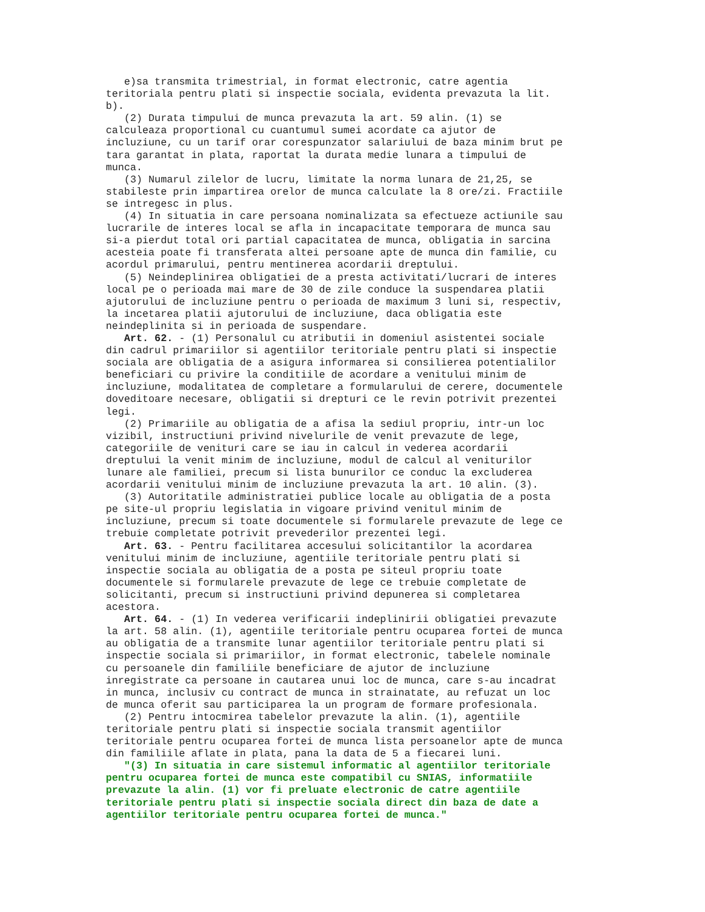e)sa transmita trimestrial, in format electronic, catre agentia teritoriala pentru plati si inspectie sociala, evidenta prevazuta la lit. b). (2) Durata timpului de munca prevazuta la art. 59 alin. (1) se calculeaza proportional cu cuantumul sumei acordate ca ajutor de incluziune, cu un tarif orar corespunzator salariului de baza minim brut pe tara garantat in plata, raportat la durata medie lunara a timpului de munca. (3) Numarul zilelor de lucru, limitate la norma lunara de 21,25, se stabileste prin impartirea orelor de munca calculate la 8 ore/zi. Fractiile se intregesc in plus. (4) In situatia in care persoana nominalizata sa efectueze actiunile sau lucrarile de interes local se afla in incapacitate temporara de munca sau si-a pierdut total ori partial capacitatea de munca, obligatia in sarcina acesteia poate fi transferata altei persoane apte de munca din familie, cu acordul primarului, pentru mentinerea acordarii dreptului. (5) Neindeplinirea obligatiei de a presta activitati/lucrari de interes local pe o perioada mai mare de 30 de zile conduce la suspendarea platii ajutorului de incluziune pentru o perioada de maximum 3 luni si, respectiv, la incetarea platii ajutorului de incluziune, daca obligatia este neindeplinita si in perioada de suspendare. Art. 62. - (1) Personalul cu atributii in domeniul asistentei sociale din cadrul primariilor si agentiilor teritoriale pentru plati si inspectie sociala are obligatia de a asigura informarea si consilierea potentialilor beneficiari cu privire la conditiile de acordare a venitului minim de incluziune, modalitatea de completare a formularului de cerere, documentele doveditoare necesare, obligatii si drepturi ce le revin potrivit prezentei legi. (2) Primariile au obligatia de a afisa la sediul propriu, intr-un loc vizibil, instructiuni privind nivelurile de venit prevazute de lege, categoriile de venituri care se iau in calcul in vederea acordarii dreptului la venit minim de incluziune, modul de calcul al veniturilor lunare ale familiei, precum si lista bunurilor ce conduc la excluderea acordarii venitului minim de incluziune prevazuta la art. 10 alin. (3). (3) Autoritatile administratiei publice locale au obligatia de a posta pe site-ul propriu legislatia in vigoare privind venitul minim de incluziune, precum si toate documentele si formularele prevazute de lege ce trebuie completate potrivit prevederilor prezentei legi. Art. 63. - Pentru facilitarea accesului solicitantilor la acordarea venitului minim de incluziune, agentiile teritoriale pentru plati si inspectie sociala au obligatia de a posta pe siteul propriu toate documentele si formularele prevazute de lege ce trebuie completate de solicitanti, precum si instructiuni privind depunerea si completarea acestora. Art. 64. - (1) In vederea verificarii indeplinirii obligatiei prevazute la art. 58 alin. (1), agentiile teritoriale pentru ocuparea fortei de munca au obligatia de a transmite lunar agentiilor teritoriale pentru plati si inspectie sociala si primariilor, in format electronic, tabelele nominale cu persoanele din familiile beneficiare de ajutor de incluziune inregistrate ca persoane in cautarea unui loc de munca, care s-au incadrat in munca, inclusiv cu contract de munca in strainatate, au refuzat un loc de munca oferit sau participarea la un program de formare profesionala. (2) Pentru intocmirea tabelelor prevazute la alin. (1), agentiile teritoriale pentru plati si inspectie sociala transmit agentiilor teritoriale pentru ocuparea fortei de munca lista persoanelor apte de munca din familiile aflate in plata, pana la data de 5 a fiecarei luni. "(3) In situatia in care sistemul informatic al agentiilor teritoriale pentru ocuparea fortei de munca este compatibil cu SNIAS, informatiile prevazute la alin. (1) vor fi preluate electronic de catre agentiile teritoriale pentru plati si inspectie sociala direct din baza de date a agentiilor teritoriale pentru ocuparea fortei de munca."